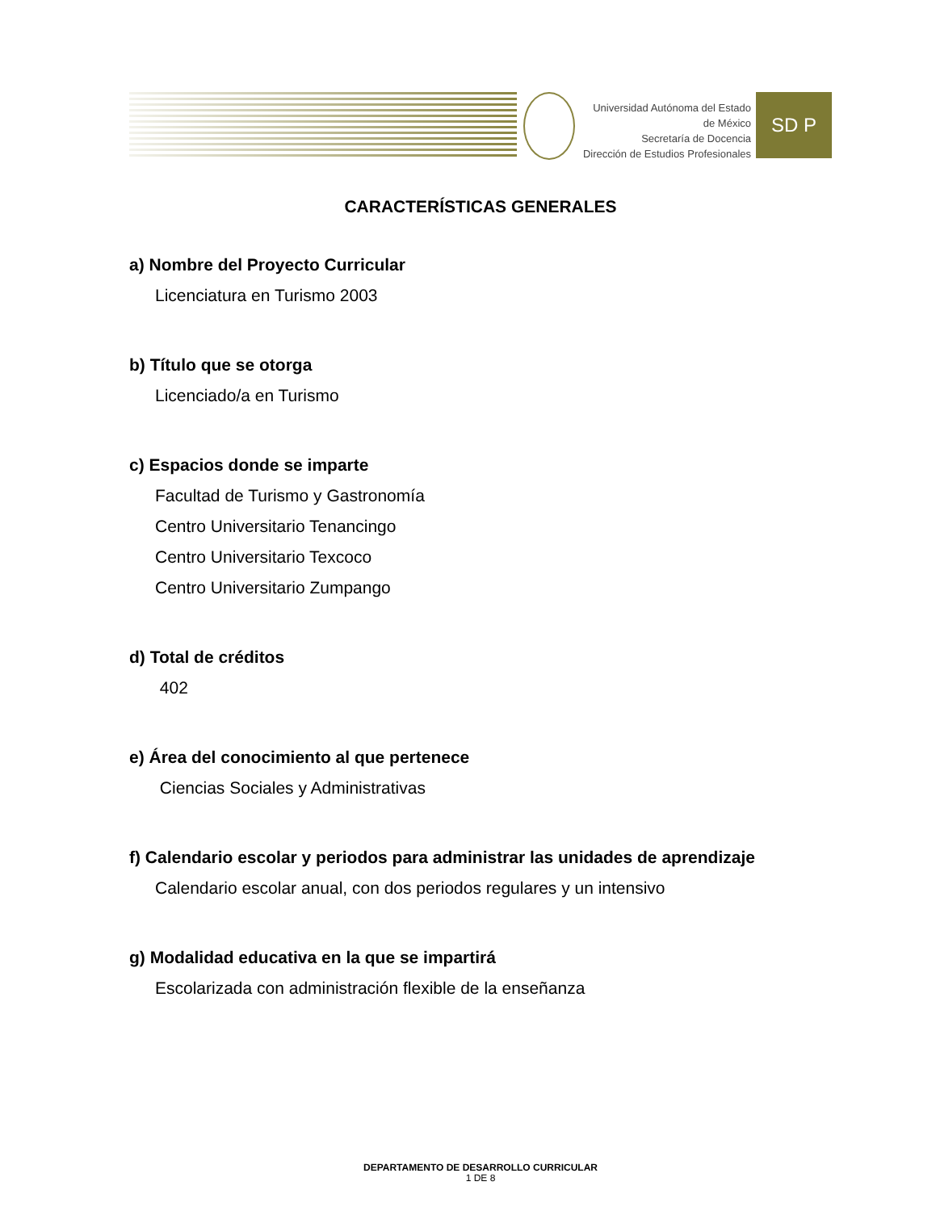Universidad Autónoma del Estado de México
Secretaría de Docencia
Dirección de Estudios Profesionales
SD P
CARACTERÍSTICAS GENERALES
a) Nombre del Proyecto Curricular
Licenciatura en Turismo 2003
b) Título que se otorga
Licenciado/a en Turismo
c) Espacios donde se imparte
Facultad de Turismo y Gastronomía
Centro Universitario Tenancingo
Centro Universitario Texcoco
Centro Universitario Zumpango
d) Total de créditos
402
e) Área del conocimiento al que pertenece
Ciencias Sociales y Administrativas
f) Calendario escolar y periodos para administrar las unidades de aprendizaje
Calendario escolar anual, con dos periodos regulares y un intensivo
g) Modalidad educativa en la que se impartirá
Escolarizada con administración flexible de la enseñanza
DEPARTAMENTO DE DESARROLLO CURRICULAR
1 DE 8